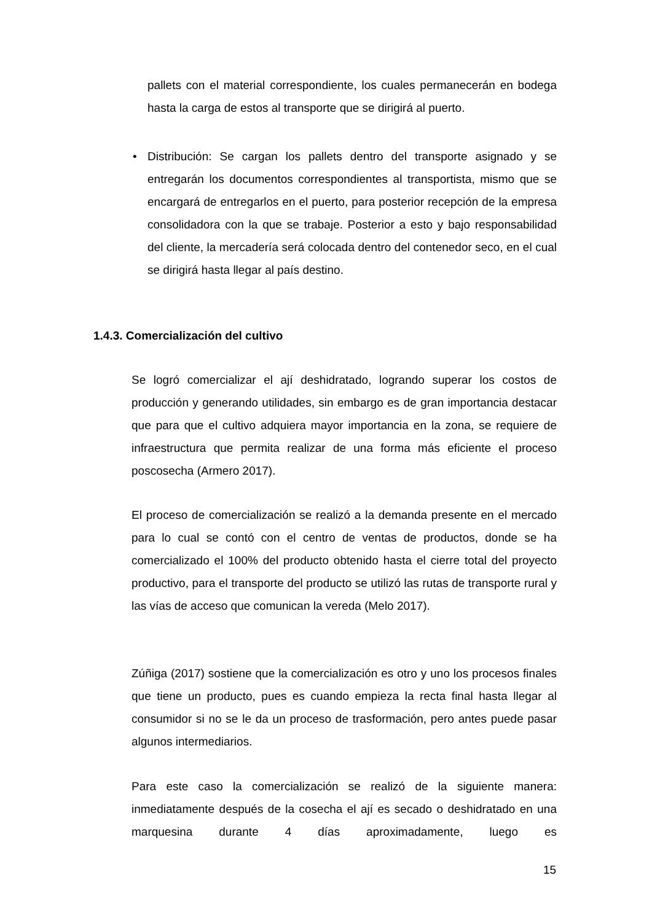pallets con el material correspondiente, los cuales permanecerán en bodega hasta la carga de estos al transporte que se dirigirá al puerto.
•
Distribución: Se cargan los pallets dentro del transporte asignado y se entregarán los documentos correspondientes al transportista, mismo que se encargará de entregarlos en el puerto, para posterior recepción de la empresa consolidadora con la que se trabaje. Posterior a esto y bajo responsabilidad del cliente, la mercadería será colocada dentro del contenedor seco, en el cual se dirigirá hasta llegar al país destino.
1.4.3. Comercialización del cultivo
Se logró comercializar el ají deshidratado, logrando superar los costos de producción y generando utilidades, sin embargo es de gran importancia destacar que para que el cultivo adquiera mayor importancia en la zona, se requiere de infraestructura que permita realizar de una forma más eficiente el proceso poscosecha (Armero 2017).
El proceso de comercialización se realizó a la demanda presente en el mercado para lo cual se contó con el centro de ventas de productos, donde se ha comercializado el 100% del producto obtenido hasta el cierre total del proyecto productivo, para el transporte del producto se utilizó las rutas de transporte rural y las vías de acceso que comunican la vereda (Melo 2017).
Zúñiga (2017) sostiene que la comercialización es otro y uno los procesos finales que tiene un producto, pues es cuando empieza la recta final hasta llegar al consumidor si no se le da un proceso de trasformación, pero antes puede pasar algunos intermediarios.
Para este caso la comercialización se realizó de la siguiente manera: inmediatamente después de la cosecha el ají es secado o deshidratado en una marquesina durante 4 días aproximadamente, luego es
15